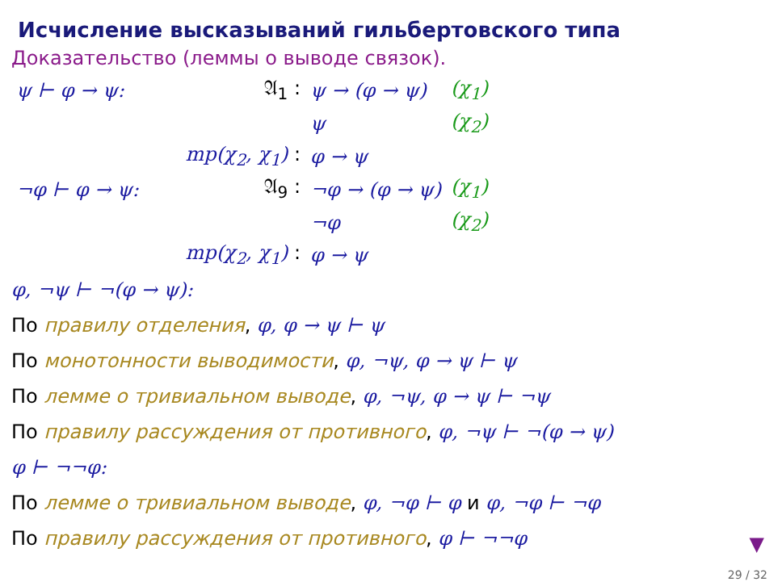Исчисление высказываний гильбертовского типа
Доказательство (леммы о выводе связок).
| ψ ⊢ φ → ψ: | 𝔄<sub>1</sub> : | ψ → (φ → ψ) | (χ<sub>1</sub>) |
| | | ψ | (χ<sub>2</sub>) |
| | mp(χ<sub>2</sub>, χ<sub>1</sub>) : | φ → ψ | |
| ¬φ ⊢ φ → ψ: | 𝔄<sub>9</sub> : | ¬φ → (φ → ψ) | (χ<sub>1</sub>) |
| | | ¬φ | (χ<sub>2</sub>) |
| | mp(χ<sub>2</sub>, χ<sub>1</sub>) : | φ → ψ | |
φ, ¬ψ ⊢ ¬(φ → ψ):
По правилу отделения, φ, φ → ψ ⊢ ψ
По монотонности выводимости, φ, ¬ψ, φ → ψ ⊢ ψ
По лемме о тривиальном выводе, φ, ¬ψ, φ → ψ ⊢ ¬ψ
По правилу рассуждения от противного, φ, ¬ψ ⊢ ¬(φ → ψ)
φ ⊢ ¬¬φ:
По лемме о тривиальном выводе, φ, ¬φ ⊢ φ и φ, ¬φ ⊢ ¬φ
По правилу рассуждения от противного, φ ⊢ ¬¬φ
▼
29 / 32